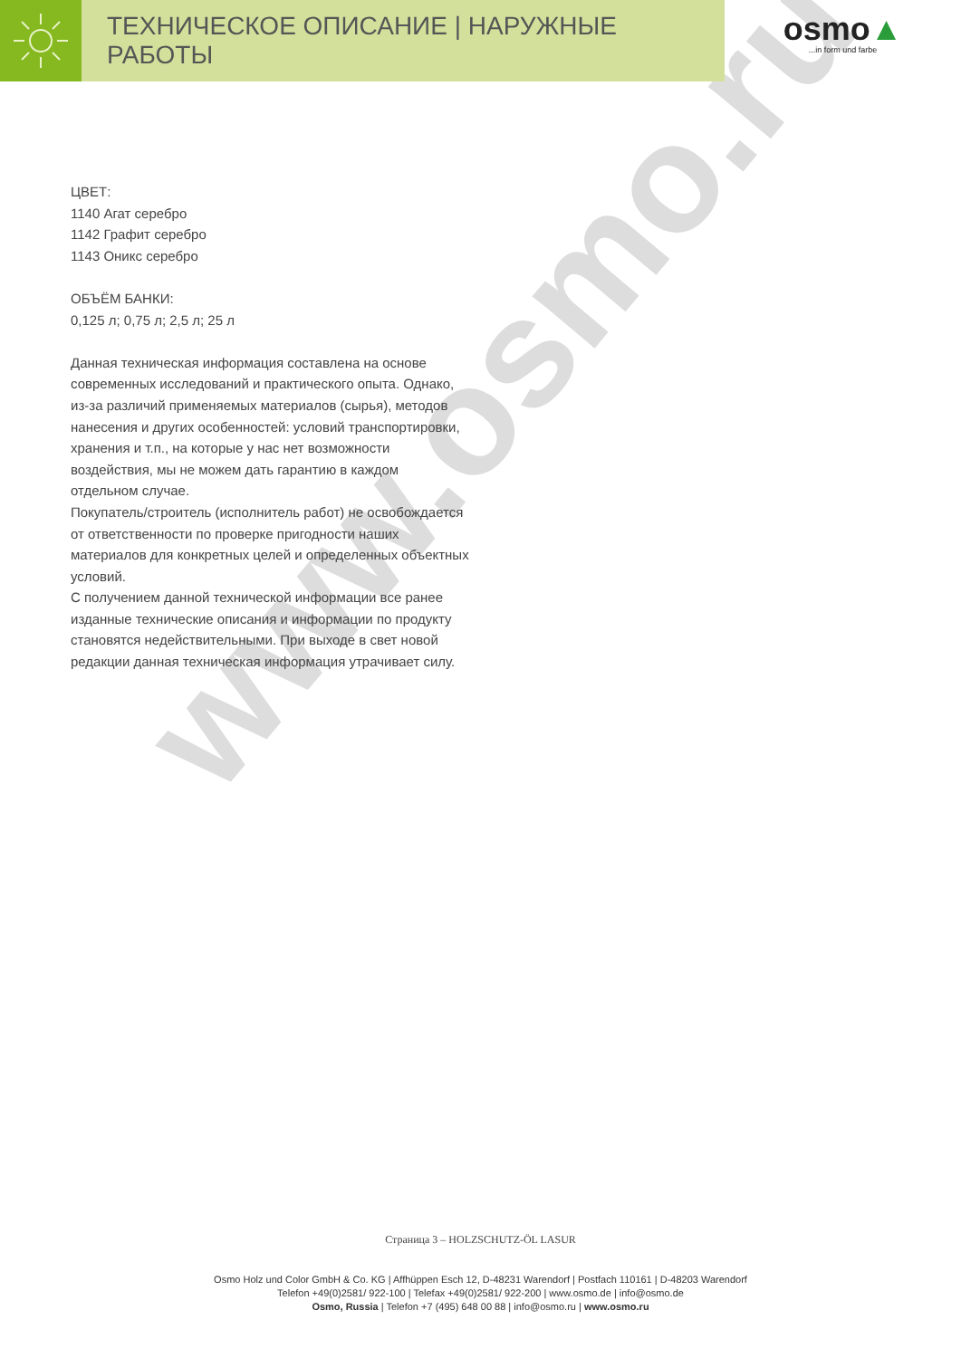ТЕХНИЧЕСКОЕ ОПИСАНИЕ | НАРУЖНЫЕ РАБОТЫ
osmo▲
...in form und farbe
www.osmo.ru
ЦВЕТ:
1140 Агат серебро
1142 Графит серебро
1143 Оникс серебро
ОБЪЁМ БАНКИ:
0,125 л; 0,75 л; 2,5 л; 25 л
Данная техническая информация составлена на основе современных исследований и практического опыта. Однако, из-за различий применяемых материалов (сырья), методов нанесения и других особенностей: условий транспортировки, хранения и т.п., на которые у нас нет возможности воздействия, мы не можем дать гарантию в каждом отдельном случае.
Покупатель/строитель (исполнитель работ) не освобождается от ответственности по проверке пригодности наших материалов для конкретных целей и определенных объектных условий.
С получением данной технической информации все ранее изданные технические описания и информации по продукту становятся недействительными. При выходе в свет новой редакции данная техническая информация утрачивает силу.
Страница 3 – HOLZSCHUTZ-ÖL LASUR
Osmo Holz und Color GmbH & Co. KG | Affhüppen Esch 12, D-48231 Warendorf | Postfach 110161 | D-48203 Warendorf
Telefon +49(0)2581/ 922-100 | Telefax +49(0)2581/ 922-200 | www.osmo.de | info@osmo.de
Osmo, Russia | Telefon +7 (495) 648 00 88 | info@osmo.ru | www.osmo.ru